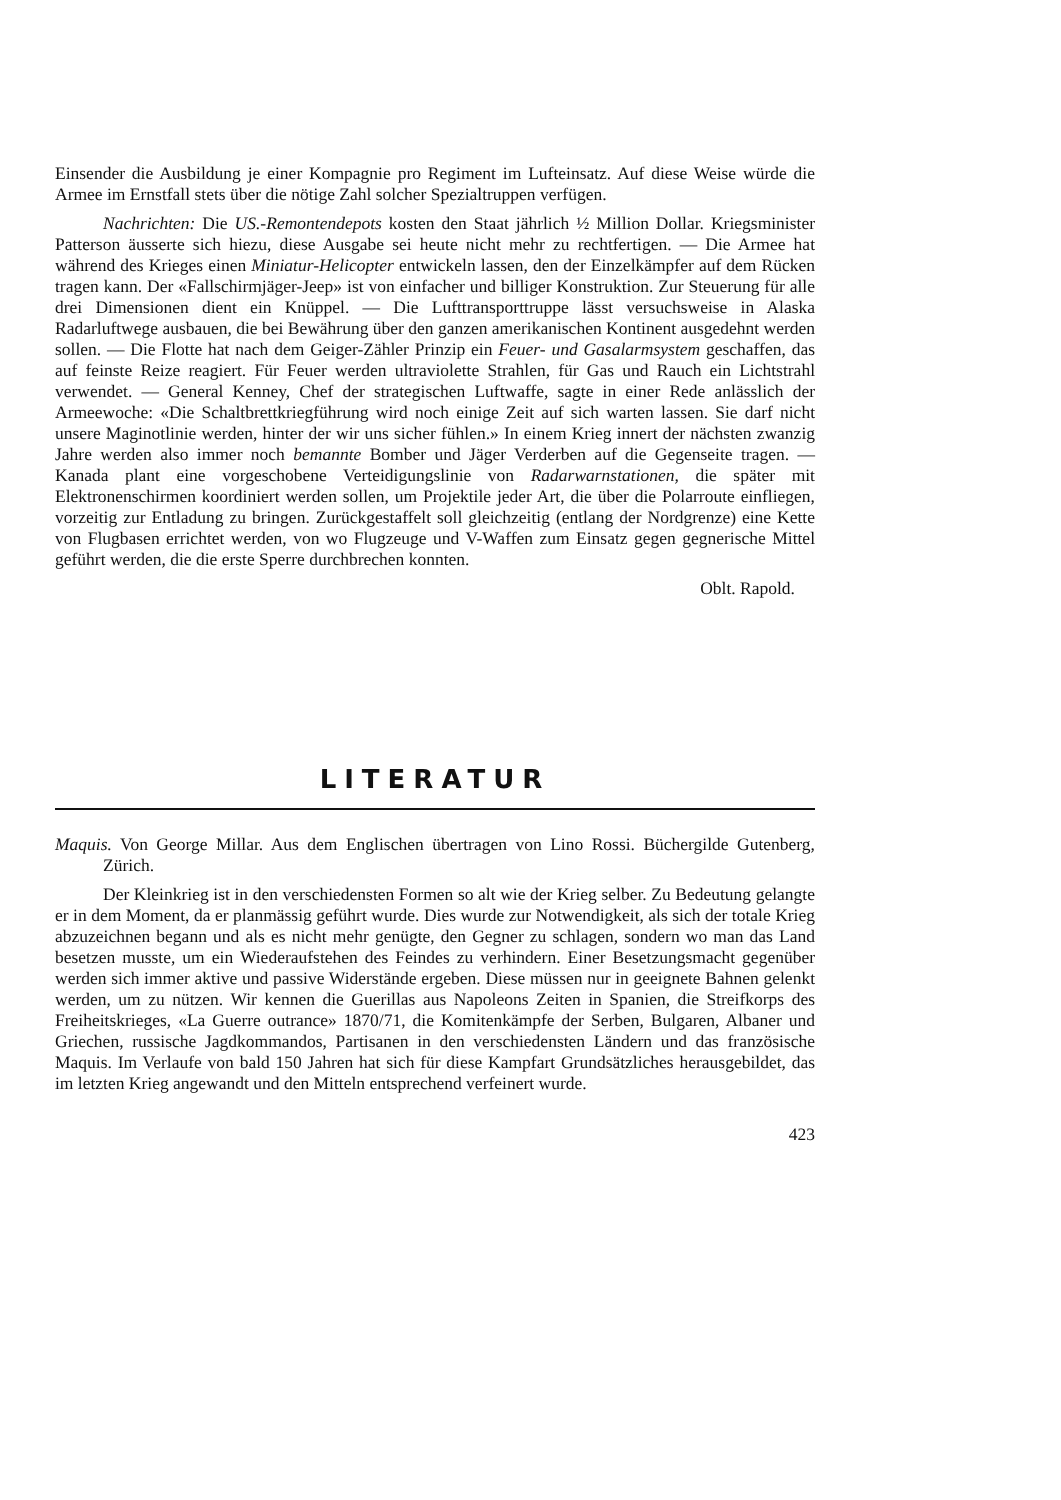Einsender die Ausbildung je einer Kompagnie pro Regiment im Lufteinsatz. Auf diese Weise würde die Armee im Ernstfall stets über die nötige Zahl solcher Spezialtruppen verfügen.
Nachrichten: Die US.-Remontendepots kosten den Staat jährlich ½ Million Dollar. Kriegsminister Patterson äusserte sich hiezu, diese Ausgabe sei heute nicht mehr zu rechtfertigen. — Die Armee hat während des Krieges einen Miniatur-Helicopter entwickeln lassen, den der Einzelkämpfer auf dem Rücken tragen kann. Der «Fallschirmjäger-Jeep» ist von einfacher und billiger Konstruktion. Zur Steuerung für alle drei Dimensionen dient ein Knüppel. — Die Lufttransporttruppe lässt versuchsweise in Alaska Radarluftwege ausbauen, die bei Bewährung über den ganzen amerikanischen Kontinent ausgedehnt werden sollen. — Die Flotte hat nach dem Geiger-Zähler Prinzip ein Feuer- und Gasalarmsystem geschaffen, das auf feinste Reize reagiert. Für Feuer werden ultraviolette Strahlen, für Gas und Rauch ein Lichtstrahl verwendet. — General Kenney, Chef der strategischen Luftwaffe, sagte in einer Rede anlässlich der Armeewoche: «Die Schaltbrettkriegführung wird noch einige Zeit auf sich warten lassen. Sie darf nicht unsere Maginotlinie werden, hinter der wir uns sicher fühlen.» In einem Krieg innert der nächsten zwanzig Jahre werden also immer noch bemannte Bomber und Jäger Verderben auf die Gegenseite tragen. — Kanada plant eine vorgeschobene Verteidigungslinie von Radarwarnstationen, die später mit Elektronenschirmen koordiniert werden sollen, um Projektile jeder Art, die über die Polarroute einfliegen, vorzeitig zur Entladung zu bringen. Zurückgestaffelt soll gleichzeitig (entlang der Nordgrenze) eine Kette von Flugbasen errichtet werden, von wo Flugzeuge und V-Waffen zum Einsatz gegen gegnerische Mittel geführt werden, die die erste Sperre durchbrechen konnten.
Oblt. Rapold.
LITERATUR
Maquis. Von George Millar. Aus dem Englischen übertragen von Lino Rossi. Büchergilde Gutenberg, Zürich.
Der Kleinkrieg ist in den verschiedensten Formen so alt wie der Krieg selber. Zu Bedeutung gelangte er in dem Moment, da er planmässig geführt wurde. Dies wurde zur Notwendigkeit, als sich der totale Krieg abzuzeichnen begann und als es nicht mehr genügte, den Gegner zu schlagen, sondern wo man das Land besetzen musste, um ein Wiederaufstehen des Feindes zu verhindern. Einer Besetzungsmacht gegenüber werden sich immer aktive und passive Widerstände ergeben. Diese müssen nur in geeignete Bahnen gelenkt werden, um zu nützen. Wir kennen die Guerillas aus Napoleons Zeiten in Spanien, die Streifkorps des Freiheitskrieges, «La Guerre outrance» 1870/71, die Komitenkämpfe der Serben, Bulgaren, Albaner und Griechen, russische Jagdkommandos, Partisanen in den verschiedensten Ländern und das französische Maquis. Im Verlaufe von bald 150 Jahren hat sich für diese Kampfart Grundsätzliches herausgebildet, das im letzten Krieg angewandt und den Mitteln entsprechend verfeinert wurde.
423